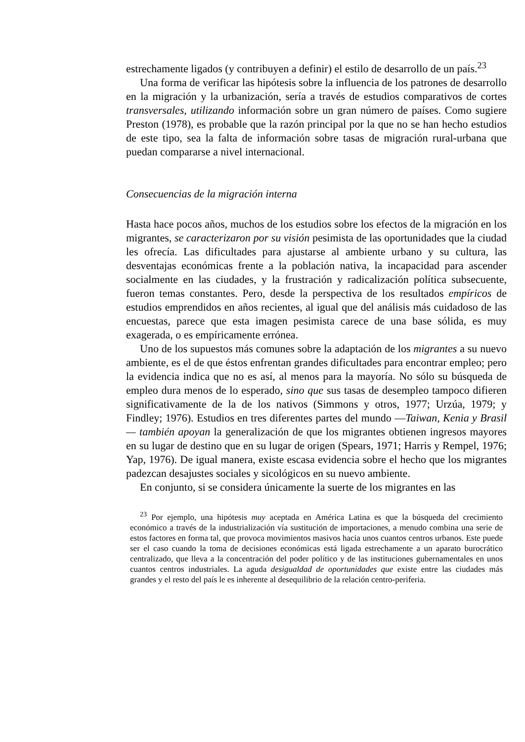estrechamente ligados (y contribuyen a definir) el estilo de desarrollo de un país.<sup>23</sup>
Una forma de verificar las hipótesis sobre la influencia de los patrones de desarrollo en la migración y la urbanización, sería a través de estudios comparativos de cortes transversales, utilizando información sobre un gran número de países. Como sugiere Preston (1978), es probable que la razón principal por la que no se han hecho estudios de este tipo, sea la falta de información sobre tasas de migración rural-urbana que puedan compararse a nivel internacional.
Consecuencias de la migración interna
Hasta hace pocos años, muchos de los estudios sobre los efectos de la migración en los migrantes, se caracterizaron por su visión pesimista de las oportunidades que la ciudad les ofrecía. Las dificultades para ajustarse al ambiente urbano y su cultura, las desventajas económicas frente a la población nativa, la incapacidad para ascender socialmente en las ciudades, y la frustración y radicalización política subsecuente, fueron temas constantes. Pero, desde la perspectiva de los resultados empíricos de estudios emprendidos en años recientes, al igual que del análisis más cuidadoso de las encuestas, parece que esta imagen pesimista carece de una base sólida, es muy exagerada, o es empíricamente errónea.
Uno de los supuestos más comunes sobre la adaptación de los migrantes a su nuevo ambiente, es el de que éstos enfrentan grandes dificultades para encontrar empleo; pero la evidencia indica que no es así, al menos para la mayoría. No sólo su búsqueda de empleo dura menos de lo esperado, sino que sus tasas de desempleo tampoco difieren significativamente de la de los nativos (Simmons y otros, 1977; Urzúa, 1979; y Findley; 1976). Estudios en tres diferentes partes del mundo —Taiwan, Kenia y Brasil— también apoyan la generalización de que los migrantes obtienen ingresos mayores en su lugar de destino que en su lugar de origen (Spears, 1971; Harris y Rempel, 1976; Yap, 1976). De igual manera, existe escasa evidencia sobre el hecho que los migrantes padezcan desajustes sociales y sicológicos en su nuevo ambiente.
En conjunto, si se considera únicamente la suerte de los migrantes en las
<sup>23</sup> Por ejemplo, una hipótesis muy aceptada en América Latina es que la búsqueda del crecimiento económico a través de la industrialización vía sustitución de importaciones, a menudo combina una serie de estos factores en forma tal, que provoca movimientos masivos hacia unos cuantos centros urbanos. Este puede ser el caso cuando la toma de decisiones económicas está ligada estrechamente a un aparato burocrático centralizado, que lleva a la concentración del poder político y de las instituciones gubernamentales en unos cuantos centros industriales. La aguda desigualdad de oportunidades que existe entre las ciudades más grandes y el resto del país le es inherente al desequilibrio de la relación centro-periferia.